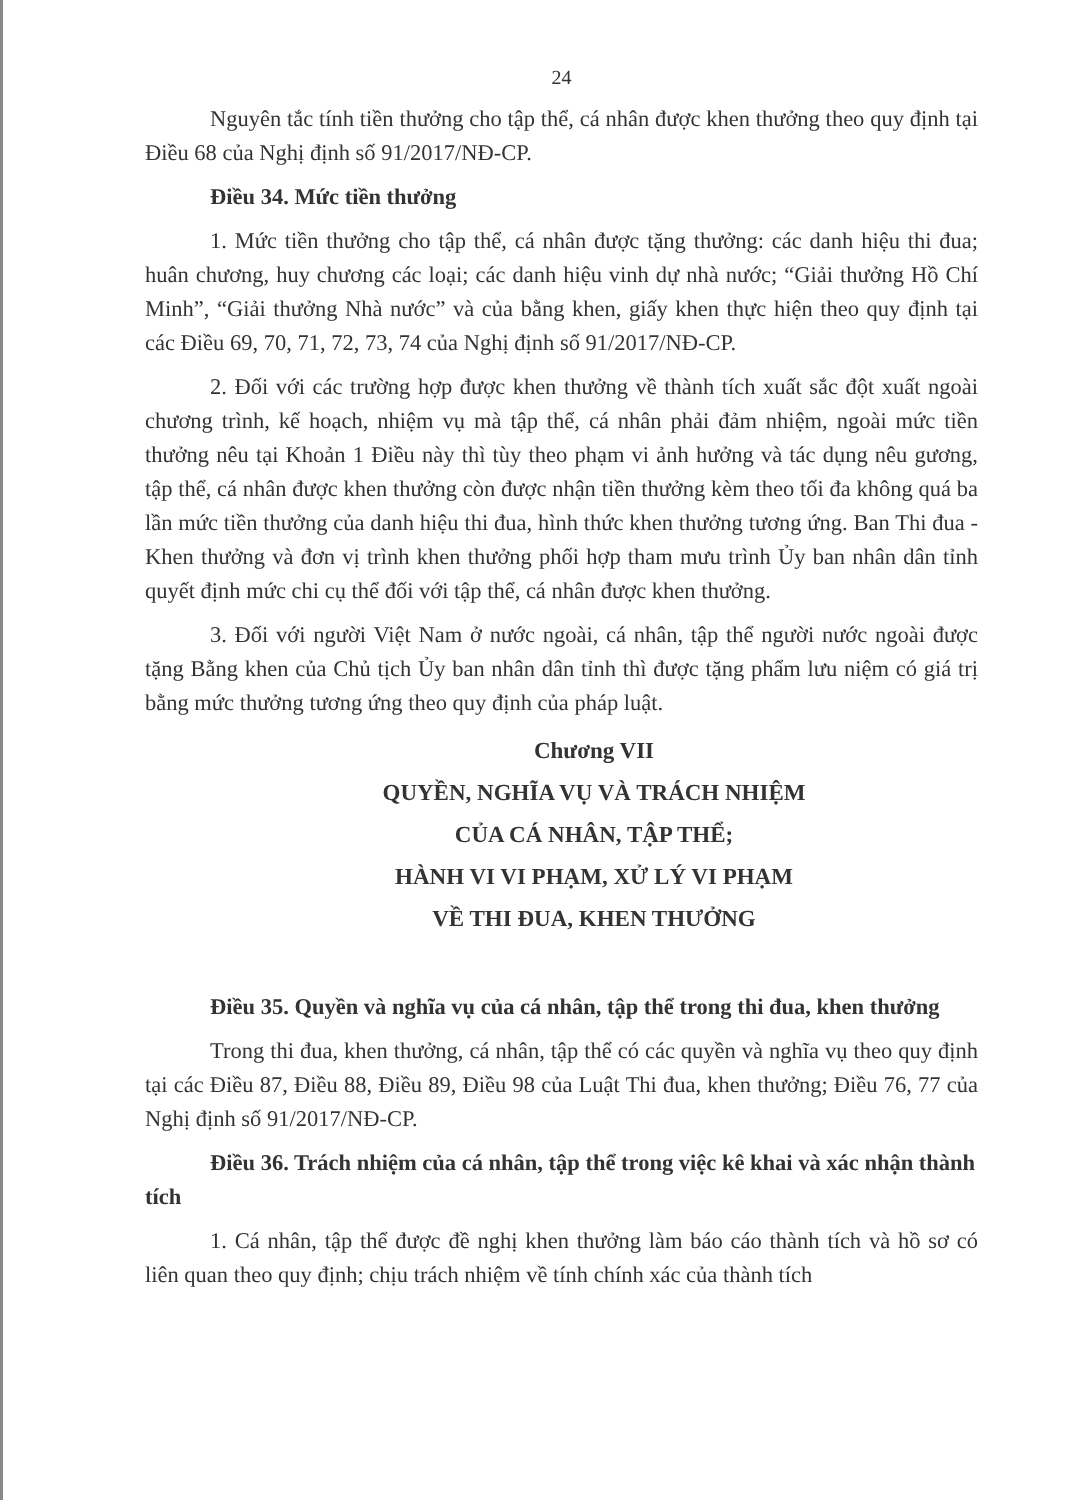24
Nguyên tắc tính tiền thưởng cho tập thể, cá nhân được khen thưởng theo quy định tại Điều 68 của Nghị định số 91/2017/NĐ-CP.
Điều 34. Mức tiền thưởng
1. Mức tiền thưởng cho tập thể, cá nhân được tặng thưởng: các danh hiệu thi đua; huân chương, huy chương các loại; các danh hiệu vinh dự nhà nước; “Giải thưởng Hồ Chí Minh”, “Giải thưởng Nhà nước” và của bằng khen, giấy khen thực hiện theo quy định tại các Điều 69, 70, 71, 72, 73, 74 của Nghị định số 91/2017/NĐ-CP.
2. Đối với các trường hợp được khen thưởng về thành tích xuất sắc đột xuất ngoài chương trình, kế hoạch, nhiệm vụ mà tập thể, cá nhân phải đảm nhiệm, ngoài mức tiền thưởng nêu tại Khoản 1 Điều này thì tùy theo phạm vi ảnh hưởng và tác dụng nêu gương, tập thể, cá nhân được khen thưởng còn được nhận tiền thưởng kèm theo tối đa không quá ba lần mức tiền thưởng của danh hiệu thi đua, hình thức khen thưởng tương ứng. Ban Thi đua - Khen thưởng và đơn vị trình khen thưởng phối hợp tham mưu trình Ủy ban nhân dân tỉnh quyết định mức chi cụ thể đối với tập thể, cá nhân được khen thưởng.
3. Đối với người Việt Nam ở nước ngoài, cá nhân, tập thể người nước ngoài được tặng Bằng khen của Chủ tịch Ủy ban nhân dân tỉnh thì được tặng phẩm lưu niệm có giá trị bằng mức thưởng tương ứng theo quy định của pháp luật.
Chương VII
QUYỀN, NGHĨA VỤ VÀ TRÁCH NHIỆM
CỦA CÁ NHÂN, TẬP THỂ;
HÀNH VI VI PHẠM, XỬ LÝ VI PHẠM
VỀ THI ĐUA, KHEN THƯỞNG
Điều 35. Quyền và nghĩa vụ của cá nhân, tập thể trong thi đua, khen thưởng
Trong thi đua, khen thưởng, cá nhân, tập thể có các quyền và nghĩa vụ theo quy định tại các Điều 87, Điều 88, Điều 89, Điều 98 của Luật Thi đua, khen thưởng; Điều 76, 77 của Nghị định số 91/2017/NĐ-CP.
Điều 36. Trách nhiệm của cá nhân, tập thể trong việc kê khai và xác nhận thành tích
1. Cá nhân, tập thể được đề nghị khen thưởng làm báo cáo thành tích và hồ sơ có liên quan theo quy định; chịu trách nhiệm về tính chính xác của thành tích